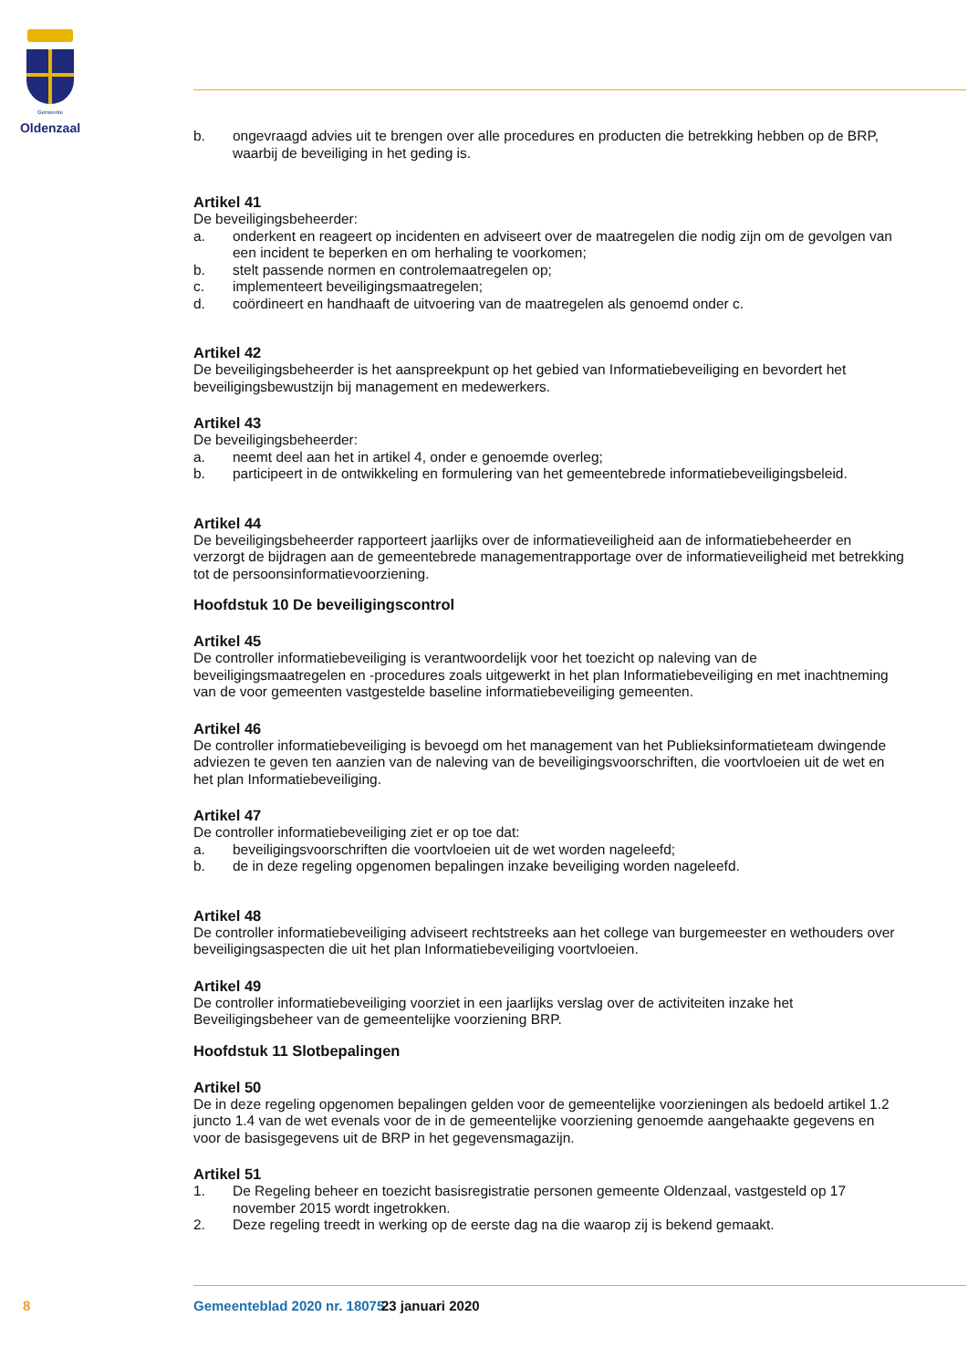Gemeente
Oldenzaal
b. ongevraagd advies uit te brengen over alle procedures en producten die betrekking hebben op de BRP, waarbij de beveiliging in het geding is.
Artikel 41
De beveiligingsbeheerder:
a. onderkent en reageert op incidenten en adviseert over de maatregelen die nodig zijn om de gevolgen van een incident te beperken en om herhaling te voorkomen;
b. stelt passende normen en controlemaatregelen op;
c. implementeert beveiligingsmaatregelen;
d. coördineert en handhaaft de uitvoering van de maatregelen als genoemd onder c.
Artikel 42
De beveiligingsbeheerder is het aanspreekpunt op het gebied van Informatiebeveiliging en bevordert het beveiligingsbewustzijn bij management en medewerkers.
Artikel 43
De beveiligingsbeheerder:
a. neemt deel aan het in artikel 4, onder e genoemde overleg;
b. participeert in de ontwikkeling en formulering van het gemeentebrede informatiebeveiligingsbeleid.
Artikel 44
De beveiligingsbeheerder rapporteert jaarlijks over de informatieveiligheid aan de informatiebeheerder en verzorgt de bijdragen aan de gemeentebrede managementrapportage over de informatieveiligheid met betrekking tot de persoonsinformatievoorziening.
Hoofdstuk 10 De beveiligingscontrol
Artikel 45
De controller informatiebeveiliging is verantwoordelijk voor het toezicht op naleving van de beveiligingsmaatregelen en -procedures zoals uitgewerkt in het plan Informatiebeveiliging en met inachtneming van de voor gemeenten vastgestelde baseline informatiebeveiliging gemeenten.
Artikel 46
De controller informatiebeveiliging is bevoegd om het management van het Publieksinformatieteam dwingende adviezen te geven ten aanzien van de naleving van de beveiligingsvoorschriften, die voortvloeien uit de wet en het plan Informatiebeveiliging.
Artikel 47
De controller informatiebeveiliging ziet er op toe dat:
a. beveiligingsvoorschriften die voortvloeien uit de wet worden nageleefd;
b. de in deze regeling opgenomen bepalingen inzake beveiliging worden nageleefd.
Artikel 48
De controller informatiebeveiliging adviseert rechtstreeks aan het college van burgemeester en wethouders over beveiligingsaspecten die uit het plan Informatiebeveiliging voortvloeien.
Artikel 49
De controller informatiebeveiliging voorziet in een jaarlijks verslag over de activiteiten inzake het Beveiligingsbeheer van de gemeentelijke voorziening BRP.
Hoofdstuk 11 Slotbepalingen
Artikel 50
De in deze regeling opgenomen bepalingen gelden voor de gemeentelijke voorzieningen als bedoeld artikel 1.2 juncto 1.4 van de wet evenals voor de in de gemeentelijke voorziening genoemde aangehaakte gegevens en voor de basisgegevens uit de BRP in het gegevensmagazijn.
Artikel 51
1. De Regeling beheer en toezicht basisregistratie personen gemeente Oldenzaal, vastgesteld op 17 november 2015 wordt ingetrokken.
2. Deze regeling treedt in werking op de eerste dag na die waarop zij is bekend gemaakt.
8 Gemeenteblad 2020 nr. 18075 23 januari 2020